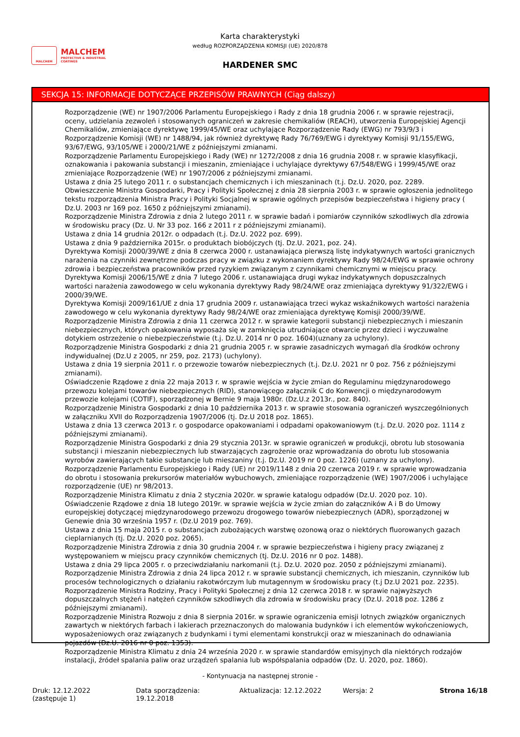MALCHEM
MALCHEM
PROTECTIVE & INDUSTRIAL
COATINGS
Karta charakterystyki
według ROZPORZĄDZENIA KOMISJI (UE) 2020/878
HARDENER SMC
SEKCJA 15: INFORMACJE DOTYCZĄCE PRZEPISÓW PRAWNYCH (Ciąg dalszy)
Rozporządzenie (WE) nr 1907/2006 Parlamentu Europejskiego i Rady z dnia 18 grudnia 2006 r. w sprawie rejestracji, oceny, udzielania zezwoleń i stosowanych ograniczeń w zakresie chemikaliów (REACH), utworzenia Europejskiej Agencji Chemikaliów, zmieniające dyrektywę 1999/45/WE oraz uchylające Rozporządzenie Rady (EWG) nr 793/9/3 i Rozporządzenie Komisji (WE) nr 1488/94, jak również dyrektywę Rady 76/769/EWG i dyrektywy Komisji 91/155/EWG, 93/67/EWG, 93/105/WE i 2000/21/WE z późniejszymi zmianami.
Rozporządzenie Parlamentu Europejskiego i Rady (WE) nr 1272/2008 z dnia 16 grudnia 2008 r. w sprawie klasyfikacji, oznakowania i pakowania substancji i mieszanin, zmieniające i uchylające dyrektywy 67/548/EWG i 1999/45/WE oraz zmieniające Rozporządzenie (WE) nr 1907/2006 z późniejszymi zmianami.
Ustawa z dnia 25 lutego 2011 r. o substancjach chemicznych i ich mieszaninach (t.j. Dz.U. 2020, poz. 2289.
Obwieszczenie Ministra Gospodarki, Pracy i Polityki Społecznej z dnia 28 sierpnia 2003 r. w sprawie ogłoszenia jednolitego tekstu rozporządzenia Ministra Pracy i Polityki Socjalnej w sprawie ogólnych przepisów bezpieczeństwa i higieny pracy ( Dz.U. 2003 nr 169 poz. 1650 z późniejszymi zmianami).
Rozporządzenie Ministra Zdrowia z dnia 2 lutego 2011 r. w sprawie badań i pomiarów czynników szkodliwych dla zdrowia w środowisku pracy (Dz. U. Nr 33 poz. 166 z 2011 r z późniejszymi zmianami).
Ustawa z dnia 14 grudnia 2012r. o odpadach (t.j. Dz.U. 2022 poz. 699).
Ustawa z dnia 9 października 2015r. o produktach biobójczych (tj. Dz.U. 2021, poz. 24).
Dyrektywa Komisji 2000/39/WE z dnia 8 czerwca 2000 r. ustanawiająca pierwszą listę indykatywnych wartości granicznych narażenia na czynniki zewnętrzne podczas pracy w związku z wykonaniem dyrektywy Rady 98/24/EWG w sprawie ochrony zdrowia i bezpieczeństwa pracowników przed ryzykiem związanym z czynnikami chemicznymi w miejscu pracy.
Dyrektywa Komisji 2006/15/WE z dnia 7 lutego 2006 r. ustanawiająca drugi wykaz indykatywnych dopuszczalnych wartości narażenia zawodowego w celu wykonania dyrektywy Rady 98/24/WE oraz zmieniająca dyrektywy 91/322/EWG i 2000/39/WE.
Dyrektywa Komisji 2009/161/UE z dnia 17 grudnia 2009 r. ustanawiająca trzeci wykaz wskaźnikowych wartości narażenia zawodowego w celu wykonania dyrektywy Rady 98/24/WE oraz zmieniająca dyrektywę Komisji 2000/39/WE. Rozporządzenie Ministra Zdrowia z dnia 11 czerwca 2012 r. w sprawie kategorii substancji niebezpiecznych i mieszanin niebezpiecznych, których opakowania wyposaża się w zamknięcia utrudniające otwarcie przez dzieci i wyczuwalne dotykiem ostrzeżenie o niebezpieczeństwie (t.j. Dz.U. 2014 nr 0 poz. 1604)(uznany za uchylony).
Rozporządzenie Ministra Gospodarki z dnia 21 grudnia 2005 r. w sprawie zasadniczych wymagań dla środków ochrony indywidualnej (Dz.U z 2005, nr 259, poz. 2173) (uchylony).
Ustawa z dnia 19 sierpnia 2011 r. o przewozie towarów niebezpiecznych (t.j. Dz.U. 2021 nr 0 poz. 756 z późniejszymi zmianami).
Oświadczenie Rządowe z dnia 22 maja 2013 r. w sprawie wejścia w życie zmian do Regulaminu międzynarodowego przewozu kolejami towarów niebezpiecznych (RID), stanowiącego załącznik C do Konwencji o międzynarodowym przewozie kolejami (COTIF), sporządzonej w Bernie 9 maja 1980r. (Dz.U.z 2013r., poz. 840).
Rozporządzenie Ministra Gospodarki z dnia 10 października 2013 r. w sprawie stosowania ograniczeń wyszczególnionych w załączniku XVII do Rozporządzenia 1907/2006 (tj. Dz.U 2018 poz. 1865).
Ustawa z dnia 13 czerwca 2013 r. o gospodarce opakowaniami i odpadami opakowaniowym (t.j. Dz.U. 2020 poz. 1114 z późniejszymi zmianami).
Rozporządzenie Ministra Gospodarki z dnia 29 stycznia 2013r. w sprawie ograniczeń w produkcji, obrotu lub stosowania substancji i mieszanin niebezpiecznych lub stwarzających zagrożenie oraz wprowadzania do obrotu lub stosowania wyrobów zawierających takie substancje lub mieszaniny (t.j. Dz.U. 2019 nr 0 poz. 1226) (uznany za uchylony).
Rozporządzenie Parlamentu Europejskiego i Rady (UE) nr 2019/1148 z dnia 20 czerwca 2019 r. w sprawie wprowadzania do obrotu i stosowania prekursorów materiałów wybuchowych, zmieniające rozporządzenie (WE) 1907/2006 i uchylające rozporządzenie (UE) nr 98/2013.
Rozporządzenie Ministra Klimatu z dnia 2 stycznia 2020r. w sprawie katalogu odpadów (Dz.U. 2020 poz. 10).
Oświadczenie Rządowe z dnia 18 lutego 2019r. w sprawie wejścia w życie zmian do załączników A i B do Umowy europejskiej dotyczącej międzynarodowego przewozu drogowego towarów niebezpiecznych (ADR), sporządzonej w Genewie dnia 30 września 1957 r. (Dz.U 2019 poz. 769).
Ustawa z dnia 15 maja 2015 r. o substancjach zubożających warstwę ozonową oraz o niektórych fluorowanych gazach cieplarnianych (tj. Dz.U. 2020 poz. 2065).
Rozporządzenie Ministra Zdrowia z dnia 30 grudnia 2004 r. w sprawie bezpieczeństwa i higieny pracy związanej z występowaniem w miejscu pracy czynników chemicznych (tj. Dz.U. 2016 nr 0 poz. 1488).
Ustawa z dnia 29 lipca 2005 r. o przeciwdziałaniu narkomanii (t.j. Dz.U. 2020 poz. 2050 z późniejszymi zmianami).
Rozporządzenie Ministra Zdrowia z dnia 24 lipca 2012 r. w sprawie substancji chemicznych, ich mieszanin, czynników lub procesów technologicznych o działaniu rakotwórczym lub mutagennym w środowisku pracy (t.j Dz.U 2021 poz. 2235).
Rozporządzenie Ministra Rodziny, Pracy i Polityki Społecznej z dnia 12 czerwca 2018 r. w sprawie najwyższych dopuszczalnych stężeń i natężeń czynników szkodliwych dla zdrowia w środowisku pracy (Dz.U. 2018 poz. 1286 z późniejszymi zmianami).
Rozporządzenie Ministra Rozwoju z dnia 8 sierpnia 2016r. w sprawie ograniczenia emisji lotnych związków organicznych zawartych w niektórych farbach i lakierach przeznaczonych do malowania budynków i ich elementów wykończeniowych, wyposażeniowych oraz związanych z budynkami i tymi elementami konstrukcji oraz w mieszaninach do odnawiania pojazdów (Dz.U. 2016 nr 0 poz. 1353).
Rozporządzenie Ministra Klimatu z dnia 24 września 2020 r. w sprawie standardów emisyjnych dla niektórych rodzajów instalacji, źródeł spalania paliw oraz urządzeń spalania lub współspalania odpadów (Dz. U. 2020, poz. 1860).
- Kontynuacja na następnej stronie -
Druk: 12.12.2022
(zastępuje 1)
Data sporządzenia: 19.12.2018 Aktualizacja: 12.12.2022 Wersja: 2 Strona 16/18